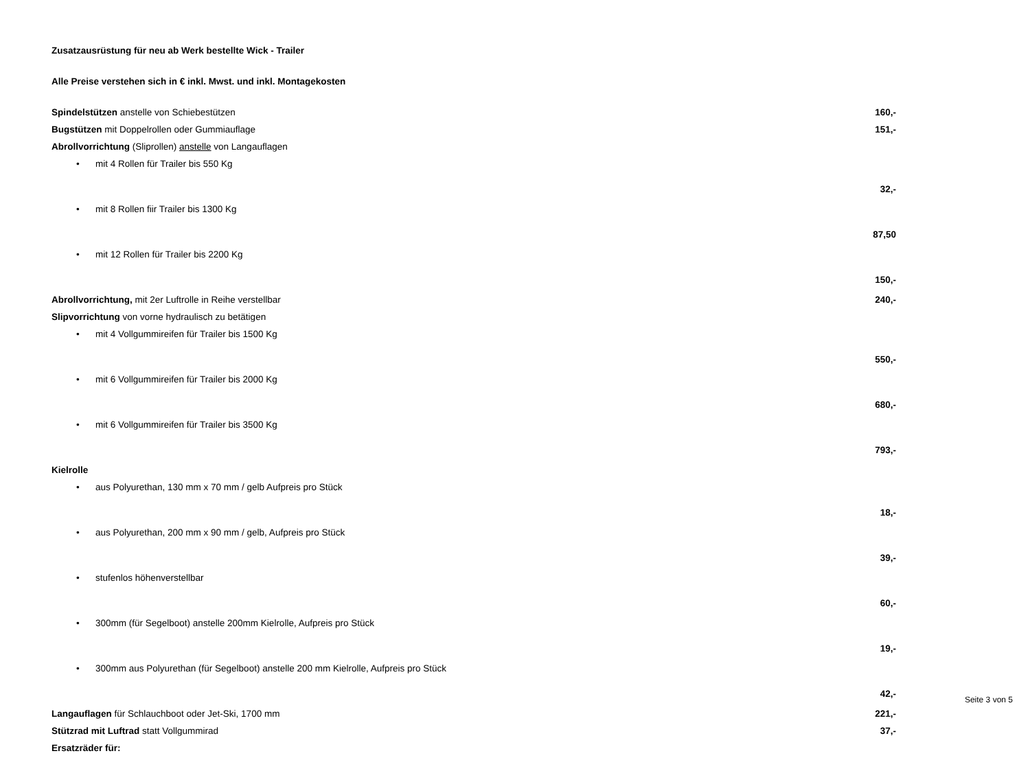Zusatzausrüstung für neu ab Werk bestellte Wick - Trailer
Alle Preise verstehen sich in € inkl. Mwst. und inkl. Montagekosten
| Spindelstützen anstelle von Schiebestützen | 160,- |
| Bugstützen mit Doppelrollen oder Gummiauflage | 151,- |
| Abrollvorrichtung (Sliprollen) anstelle von Langauflagen | |
| • mit 4 Rollen für Trailer bis 550 Kg | 32,- |
| • mit 8 Rollen fiir Trailer bis 1300 Kg | 87,50 |
| • mit 12 Rollen für Trailer bis 2200 Kg | 150,- |
| Abrollvorrichtung, mit 2er Luftrolle in Reihe verstellbar | 240,- |
| Slipvorrichtung von vorne hydraulisch zu betätigen | |
| • mit 4 Vollgummireifen für Trailer bis 1500 Kg | 550,- |
| • mit 6 Vollgummireifen für Trailer bis 2000 Kg | 680,- |
| • mit 6 Vollgummireifen für Trailer bis 3500 Kg | 793,- |
| Kielrolle | |
| • aus Polyurethan, 130 mm x 70 mm / gelb Aufpreis pro Stück | 18,- |
| • aus Polyurethan, 200 mm x 90 mm / gelb, Aufpreis pro Stück | 39,- |
| • stufenlos höhenverstellbar | 60,- |
| • 300mm (für Segelboot) anstelle 200mm Kielrolle, Aufpreis pro Stück | 19,- |
| • 300mm aus Polyurethan (für Segelboot) anstelle 200 mm Kielrolle, Aufpreis pro Stück | 42,- |
| Langauflagen für Schlauchboot oder Jet-Ski, 1700 mm | 221,- |
| Stützrad mit Luftrad statt Vollgummirad | 37,- |
| Ersatzräder für: | |
Seite 3 von 5